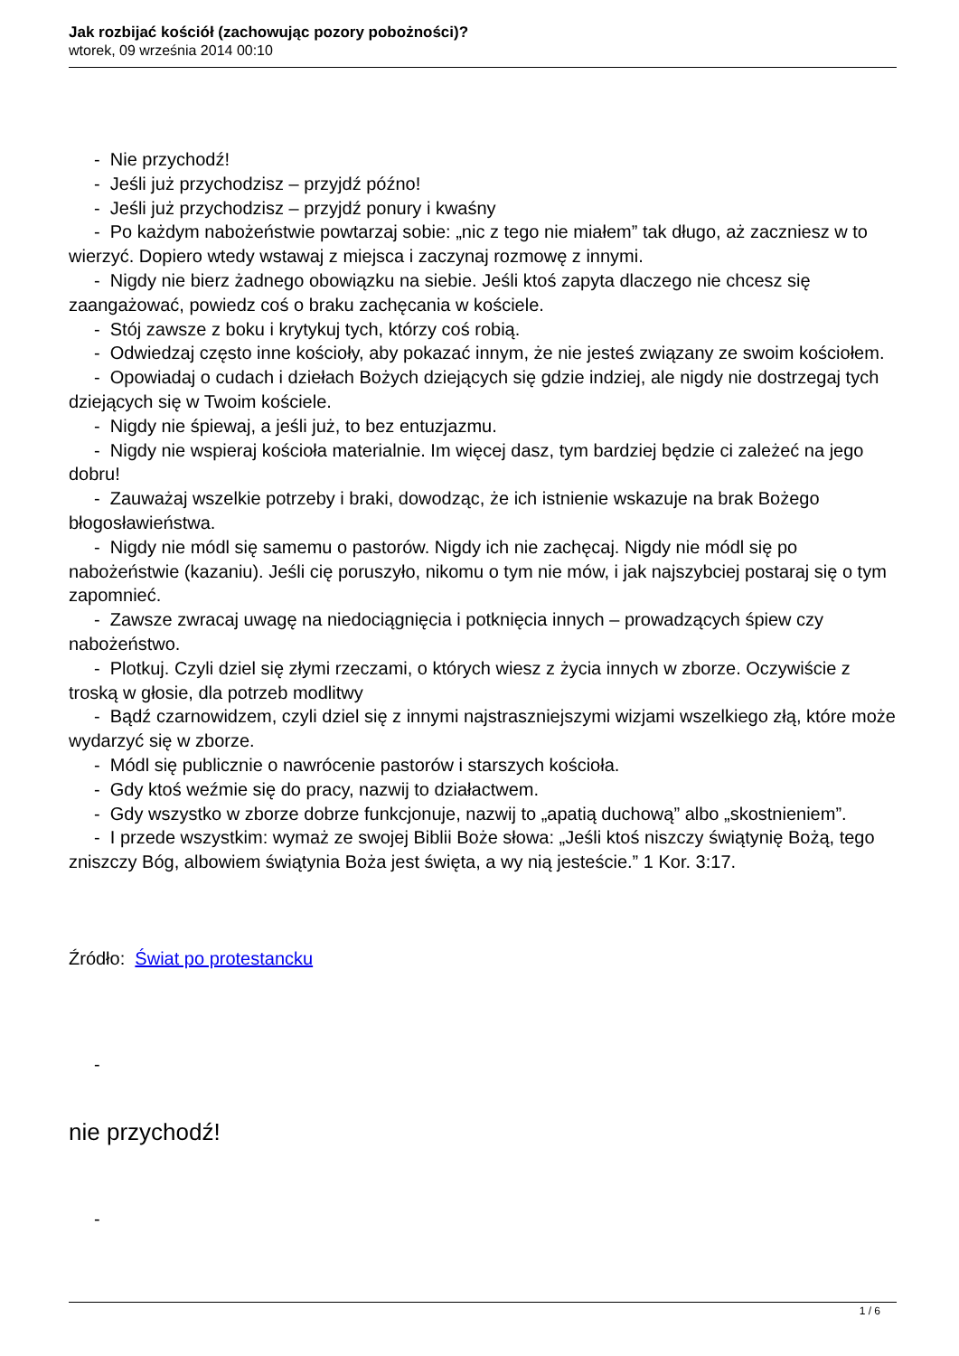Jak rozbijać kościół (zachowując pozory pobożności)?
wtorek, 09 września 2014 00:10
- Nie przychodź!
- Jeśli już przychodzisz – przyjdź późno!
- Jeśli już przychodzisz – przyjdź ponury i kwaśny
- Po każdym nabożeństwie powtarzaj sobie: „nic z tego nie miałem” tak długo, aż zaczniesz w to wierzyć. Dopiero wtedy wstawaj z miejsca i zaczynaj rozmowę z innymi.
- Nigdy nie bierz żadnego obowiązku na siebie. Jeśli ktoś zapyta dlaczego nie chcesz się zaangażować, powiedz coś o braku zachęcania w kościele.
- Stój zawsze z boku i krytykuj tych, którzy coś robią.
- Odwiedzaj często inne kościoły, aby pokazać innym, że nie jesteś związany ze swoim kościołem.
- Opowiadaj o cudach i dziełach Bożych dziejących się gdzie indziej, ale nigdy nie dostrzegaj tych dziejących się w Twoim kościele.
- Nigdy nie śpiewaj, a jeśli już, to bez entuzjazmu.
- Nigdy nie wspieraj kościoła materialnie. Im więcej dasz, tym bardziej będzie ci zależeć na jego dobru!
- Zauważaj wszelkie potrzeby i braki, dowodząc, że ich istnienie wskazuje na brak Bożego błogosławieństwa.
- Nigdy nie módl się samemu o pastorów. Nigdy ich nie zachęcaj. Nigdy nie módl się po nabożeństwie (kazaniu). Jeśli cię poruszyło, nikomu o tym nie mów, i jak najszybciej postaraj się o tym zapomnieć.
- Zawsze zwracaj uwagę na niedociągnięcia i potknięcia innych – prowadzących śpiew czy nabożeństwo.
- Plotkuj. Czyli dziel się złymi rzeczami, o których wiesz z życia innych w zborze. Oczywiście z troską w głosie, dla potrzeb modlitwy
- Bądź czarnowidzem, czyli dziel się z innymi najstraszniejszymi wizjami wszelkiego złą, które może wydarzyć się w zborze.
- Módl się publicznie o nawrócenie pastorów i starszych kościoła.
- Gdy ktoś weźmie się do pracy, nazwij to działactwem.
- Gdy wszystko w zborze dobrze funkcjonuje, nazwij to „apatią duchową” albo „skostnieniem”.
- I przede wszystkim: wymaż ze swojej Biblii Boże słowa: „Jeśli ktoś niszczy świątynię Bożą, tego zniszczy Bóg, albowiem świątynia Boża jest święta, a wy nią jesteście.” 1 Kor. 3:17.
Źródło: Świat po protestancku
-
nie przychodź!
-
1 / 6